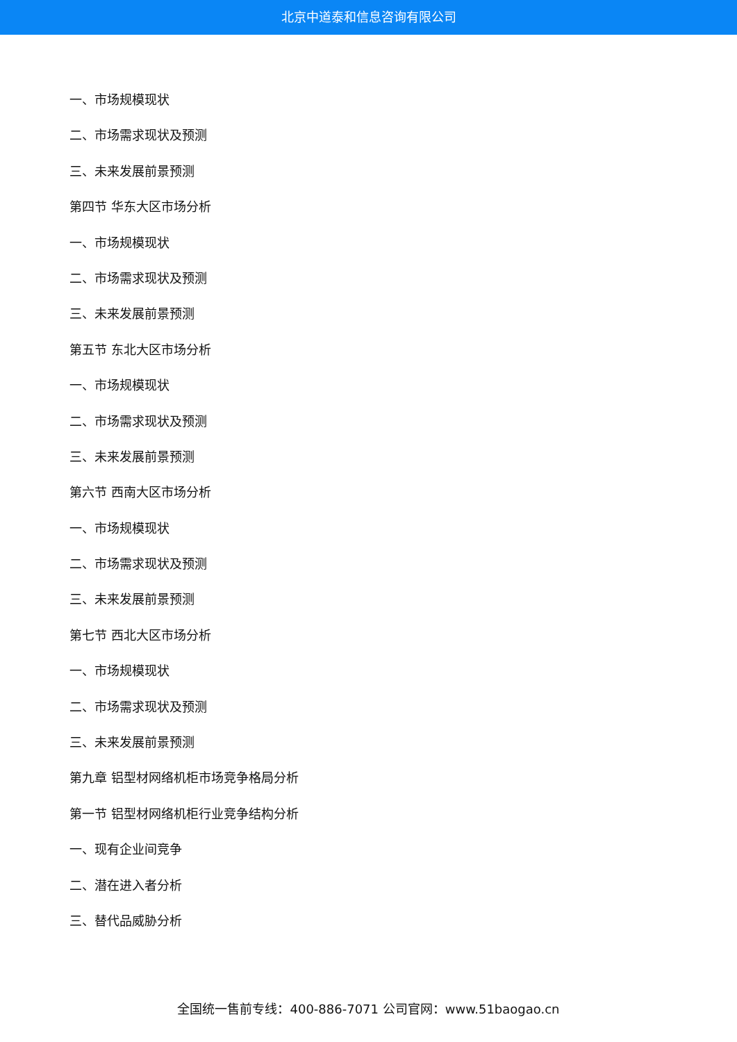北京中道泰和信息咨询有限公司
一、市场规模现状
二、市场需求现状及预测
三、未来发展前景预测
第四节 华东大区市场分析
一、市场规模现状
二、市场需求现状及预测
三、未来发展前景预测
第五节 东北大区市场分析
一、市场规模现状
二、市场需求现状及预测
三、未来发展前景预测
第六节 西南大区市场分析
一、市场规模现状
二、市场需求现状及预测
三、未来发展前景预测
第七节 西北大区市场分析
一、市场规模现状
二、市场需求现状及预测
三、未来发展前景预测
第九章 铝型材网络机柜市场竞争格局分析
第一节 铝型材网络机柜行业竞争结构分析
一、现有企业间竞争
二、潜在进入者分析
三、替代品威胁分析
全国统一售前专线：400-886-7071 公司官网：www.51baogao.cn